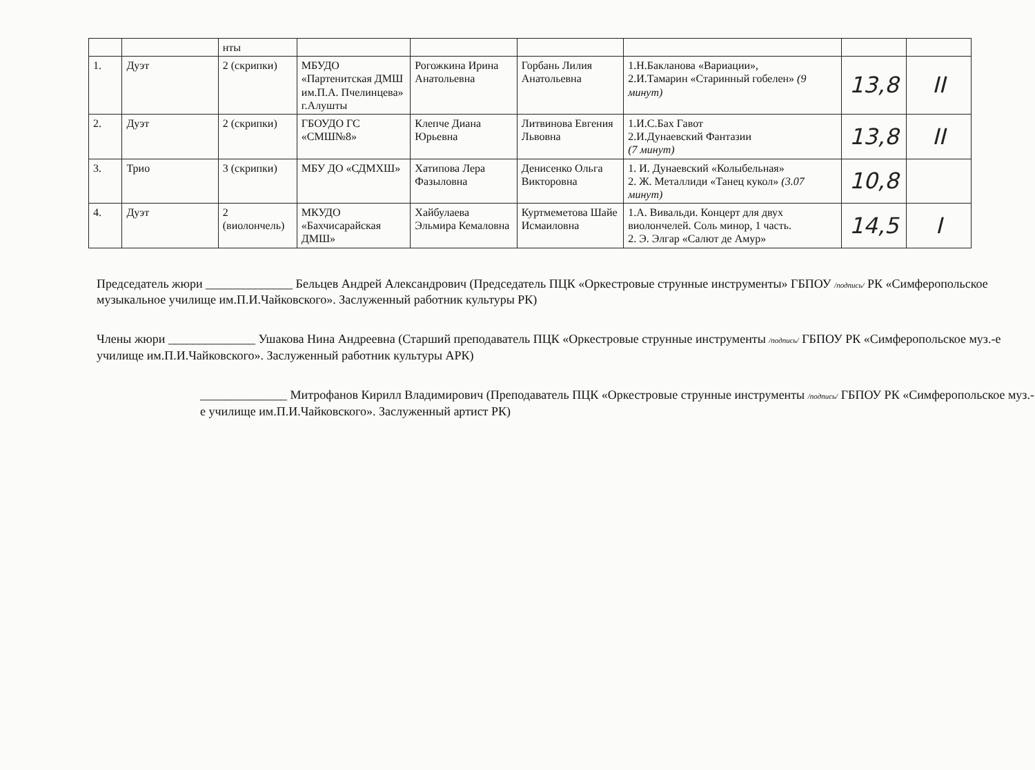| | | нты | | | | | | |
| 1. | Дуэт | 2 (скрипки) | МБУДО «Партенитская ДМШ им.П.А. Пчелинцева» г.Алушты | Рогожкина Ирина Анатольевна | Горбань Лилия Анатольевна | 1.Н.Бакланова «Вариации», 2.И.Тамарин «Старинный гобелен» (9 минут) | 13,8 | II |
| 2. | Дуэт | 2 (скрипки) | ГБОУДО ГС «СМШ№8» | Клепче Диана Юрьевна | Литвинова Евгения Львовна | 1.И.С.Бах Гавот 2.И.Дунаевский Фантазии (7 минут) | 13,8 | II |
| 3. | Трио | 3 (скрипки) | МБУ ДО «СДМХШ» | Хатипова Лера Фазыловна | Денисенко Ольга Викторовна | 1. И. Дунаевский «Колыбельная» 2. Ж. Металлиди «Танец кукол» (3.07 минут) | 10,8 | |
| 4. | Дуэт | 2 (виолончель) | МКУДО «Бахчисарайская ДМШ» | Хайбулаева Эльмира Кемаловна | Куртмеметова Шайе Исмаиловна | 1.А. Вивальди. Концерт для двух виолончелей. Соль минор, 1 часть. 2. Э. Элгар «Салют де Амур» | 14,5 | I |
Председатель жюри ______________ Бельцев Андрей Александрович (Председатель ПЦК «Оркестровые струнные инструменты» ГБПОУ /подпись/ РК «Симферопольское музыкальное училище им.П.И.Чайковского». Заслуженный работник культуры РК)
Члены жюри ______________ Ушакова Нина Андреевна (Старший преподаватель ПЦК «Оркестровые струнные инструменты /подпись/ ГБПОУ РК «Симферопольское муз.-е училище им.П.И.Чайковского». Заслуженный работник культуры АРК)
______________ Митрофанов Кирилл Владимирович (Преподаватель ПЦК «Оркестровые струнные инструменты /подпись/ ГБПОУ РК «Симферопольское муз.-е училище им.П.И.Чайковского». Заслуженный артист РК)